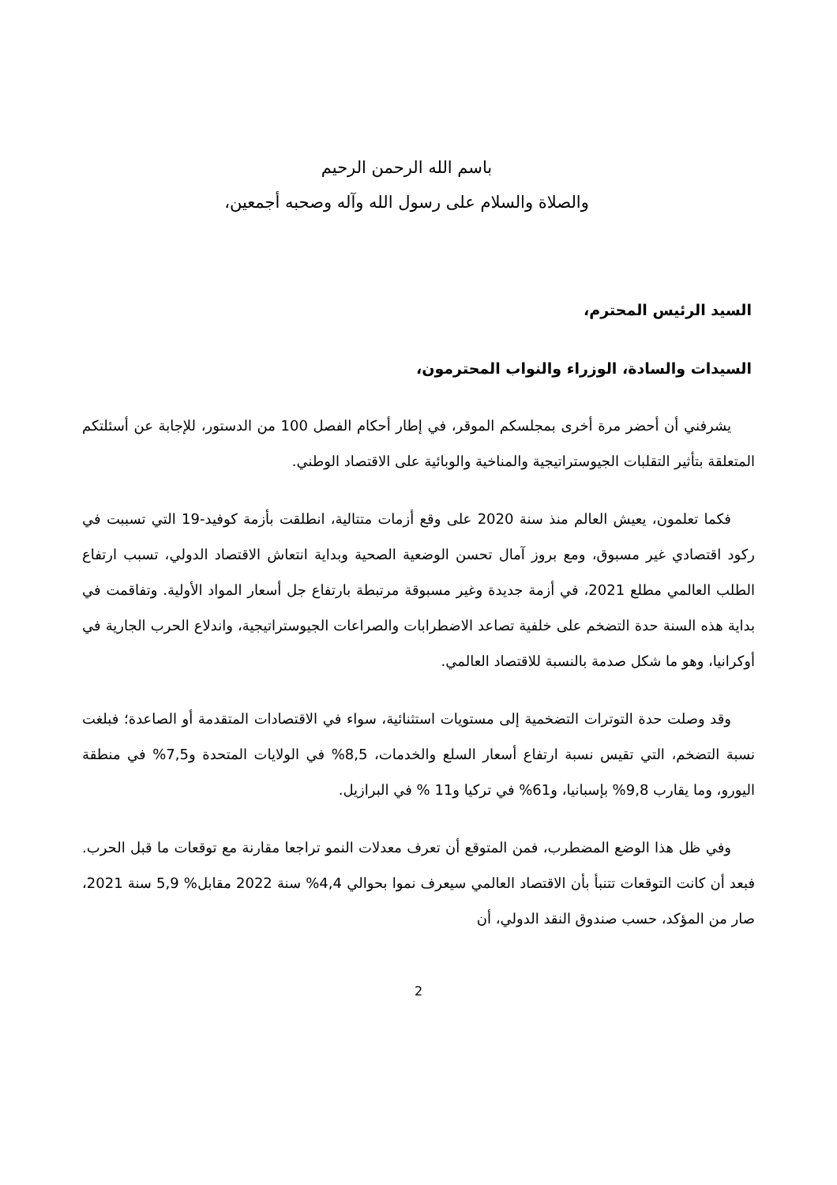باسم الله الرحمن الرحيم
والصلاة والسلام على رسول الله وآله وصحبه أجمعين،
السيد الرئيس المحترم،
السيدات والسادة، الوزراء والنواب المحترمون،
يشرفني أن أحضر مرة أخرى بمجلسكم الموقر، في إطار أحكام الفصل 100 من الدستور، للإجابة عن أسئلتكم المتعلقة بتأثير التقلبات الجيوستراتيجية والمناخية والوبائية على الاقتصاد الوطني.
فكما تعلمون، يعيش العالم منذ سنة 2020 على وقع أزمات متتالية، انطلقت بأزمة كوفيد-19 التي تسببت في ركود اقتصادي غير مسبوق، ومع بروز آمال تحسن الوضعية الصحية وبداية انتعاش الاقتصاد الدولي، تسبب ارتفاع الطلب العالمي مطلع 2021، في أزمة جديدة وغير مسبوقة مرتبطة بارتفاع جل أسعار المواد الأولية. وتفاقمت في بداية هذه السنة حدة التضخم على خلفية تصاعد الاضطرابات والصراعات الجيوستراتيجية، واندلاع الحرب الجارية في أوكرانيا، وهو ما شكل صدمة بالنسبة للاقتصاد العالمي.
وقد وصلت حدة التوترات التضخمية إلى مستويات استثنائية، سواء في الاقتصادات المتقدمة أو الصاعدة؛ فبلغت نسبة التضخم، التي تقيس نسبة ارتفاع أسعار السلع والخدمات، 8,5% في الولايات المتحدة و7,5% في منطقة اليورو، وما يقارب 9,8% بإسبانيا، و61% في تركيا و11 % في البرازيل.
وفي ظل هذا الوضع المضطرب، فمن المتوقع أن تعرف معدلات النمو تراجعا مقارنة مع توقعات ما قبل الحرب. فبعد أن كانت التوقعات تتنبأ بأن الاقتصاد العالمي سيعرف نموا بحوالي 4,4% سنة 2022 مقابل% 5,9 سنة 2021، صار من المؤكد، حسب صندوق النقد الدولي، أن
2